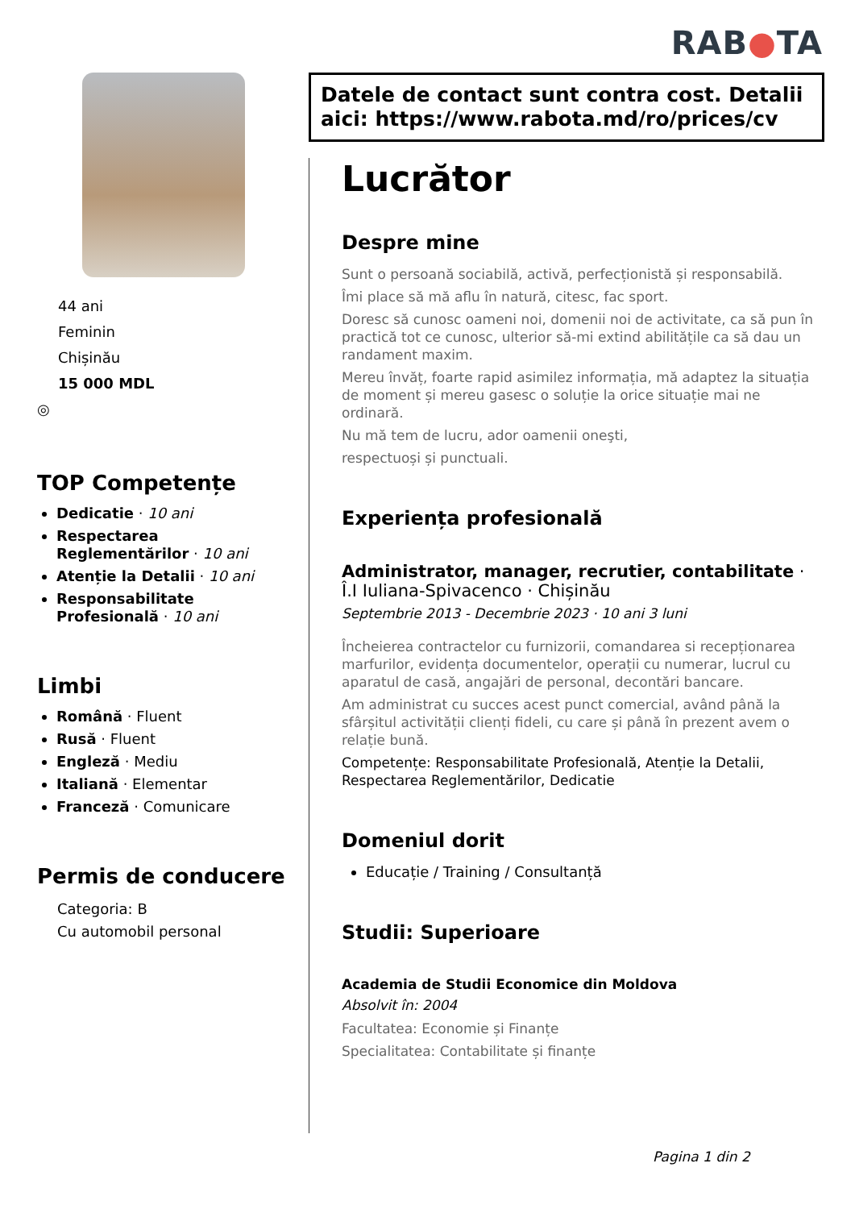RAB●TA
44 ani
Feminin
Chișinău
15 000 MDL
◎
TOP Competențe
Dedicatie · 10 ani
Respectarea Reglementărilor · 10 ani
Atenție la Detalii · 10 ani
Responsabilitate Profesională · 10 ani
Limbi
Română · Fluent
Rusă · Fluent
Engleză · Mediu
Italiană · Elementar
Franceză · Comunicare
Permis de conducere
Categoria: B
Cu automobil personal
Datele de contact sunt contra cost. Detalii aici: https://www.rabota.md/ro/prices/cv
Lucrător
Despre mine
Sunt o persoană sociabilă, activă, perfecționistă și responsabilă.
Îmi place să mă aflu în natură, citesc, fac sport.
Doresc să cunosc oameni noi, domenii noi de activitate, ca să pun în practică tot ce cunosc, ulterior să-mi extind abilitățile ca să dau un randament maxim.
Mereu învăț, foarte rapid asimilez informația, mă adaptez la situația de moment și mereu gasesc o soluție la orice situație mai ne ordinară.
Nu mă tem de lucru, ador oamenii oneşti,
respectuoși și punctuali.
Experiența profesională
Administrator, manager, recrutier, contabilitate · Î.I Iuliana-Spivacenco · Chișinău
Septembrie 2013 - Decembrie 2023 · 10 ani 3 luni
Încheierea contractelor cu furnizorii, comandarea si recepționarea marfurilor, evidența documentelor, operații cu numerar, lucrul cu aparatul de casă, angajări de personal, decontări bancare.
Am administrat cu succes acest punct comercial, având până la sfârșitul activității clienți fideli, cu care și până în prezent avem o relație bună.
Competențe: Responsabilitate Profesională, Atenție la Detalii, Respectarea Reglementărilor, Dedicatie
Domeniul dorit
Educație / Training / Consultanță
Studii: Superioare
Academia de Studii Economice din Moldova
Absolvit în: 2004
Facultatea: Economie și Finanțe
Specialitatea: Contabilitate și finanțe
Pagina 1 din 2